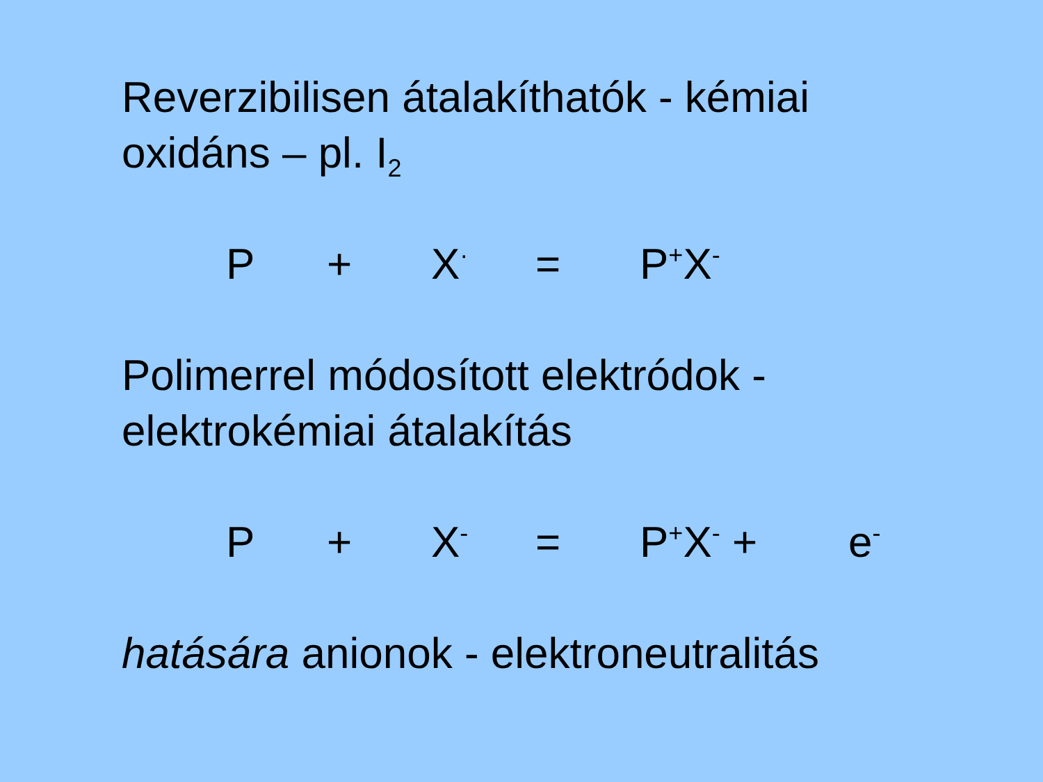Reverzibilisen átalakíthatók - kémiai
oxidáns – pl. I<sub>2</sub>
P + X<sup>·</sup> = P<sup>+</sup>X<sup>-</sup>
Polimerrel módosított elektródok -
elektrokémiai átalakítás
P + X<sup>-</sup> = P<sup>+</sup>X<sup>-</sup> + e<sup>-</sup>
hatására anionok - elektroneutralitás